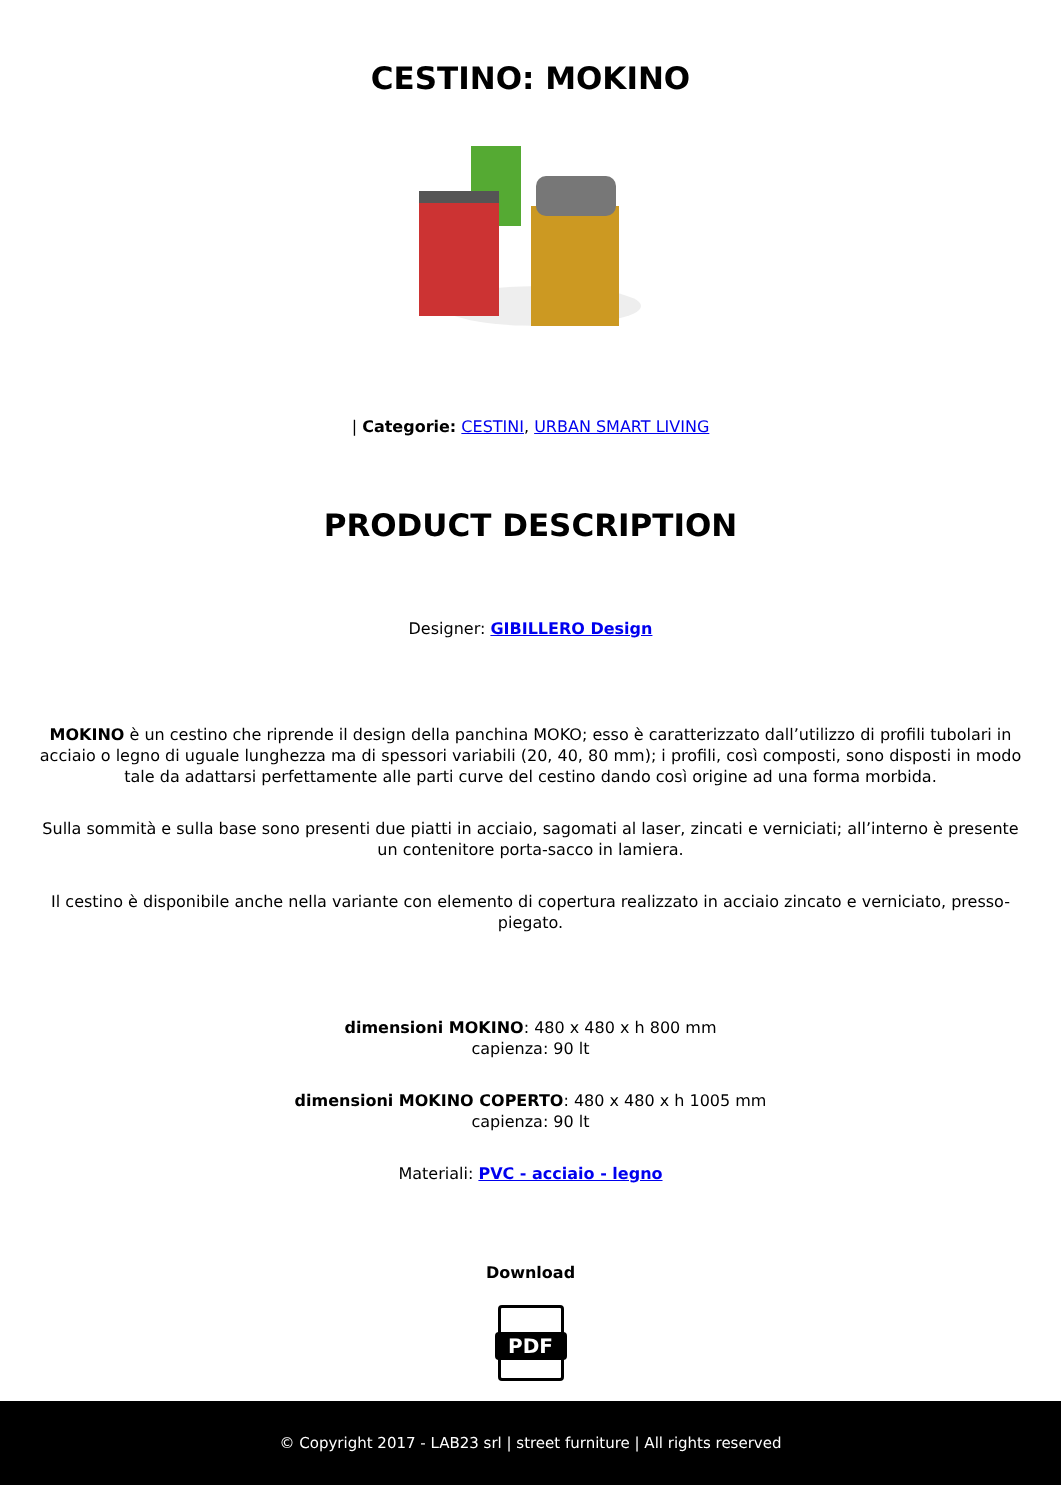CESTINO: MOKINO
| Categorie: CESTINI, URBAN SMART LIVING
PRODUCT DESCRIPTION
Designer: GIBILLERO Design
MOKINO è un cestino che riprende il design della panchina MOKO; esso è caratterizzato dall’utilizzo di profili tubolari in acciaio o legno di uguale lunghezza ma di spessori variabili (20, 40, 80 mm); i profili, così composti, sono disposti in modo tale da adattarsi perfettamente alle parti curve del cestino dando così origine ad una forma morbida.
Sulla sommità e sulla base sono presenti due piatti in acciaio, sagomati al laser, zincati e verniciati; all’interno è presente un contenitore porta-sacco in lamiera.
Il cestino è disponibile anche nella variante con elemento di copertura realizzato in acciaio zincato e verniciato, presso-piegato.
dimensioni MOKINO: 480 x 480 x h 800 mm
capienza: 90 lt
dimensioni MOKINO COPERTO: 480 x 480 x h 1005 mm
capienza: 90 lt
Materiali: PVC - acciaio - legno
Download
PDF
© Copyright 2017 - LAB23 srl | street furniture | All rights reserved